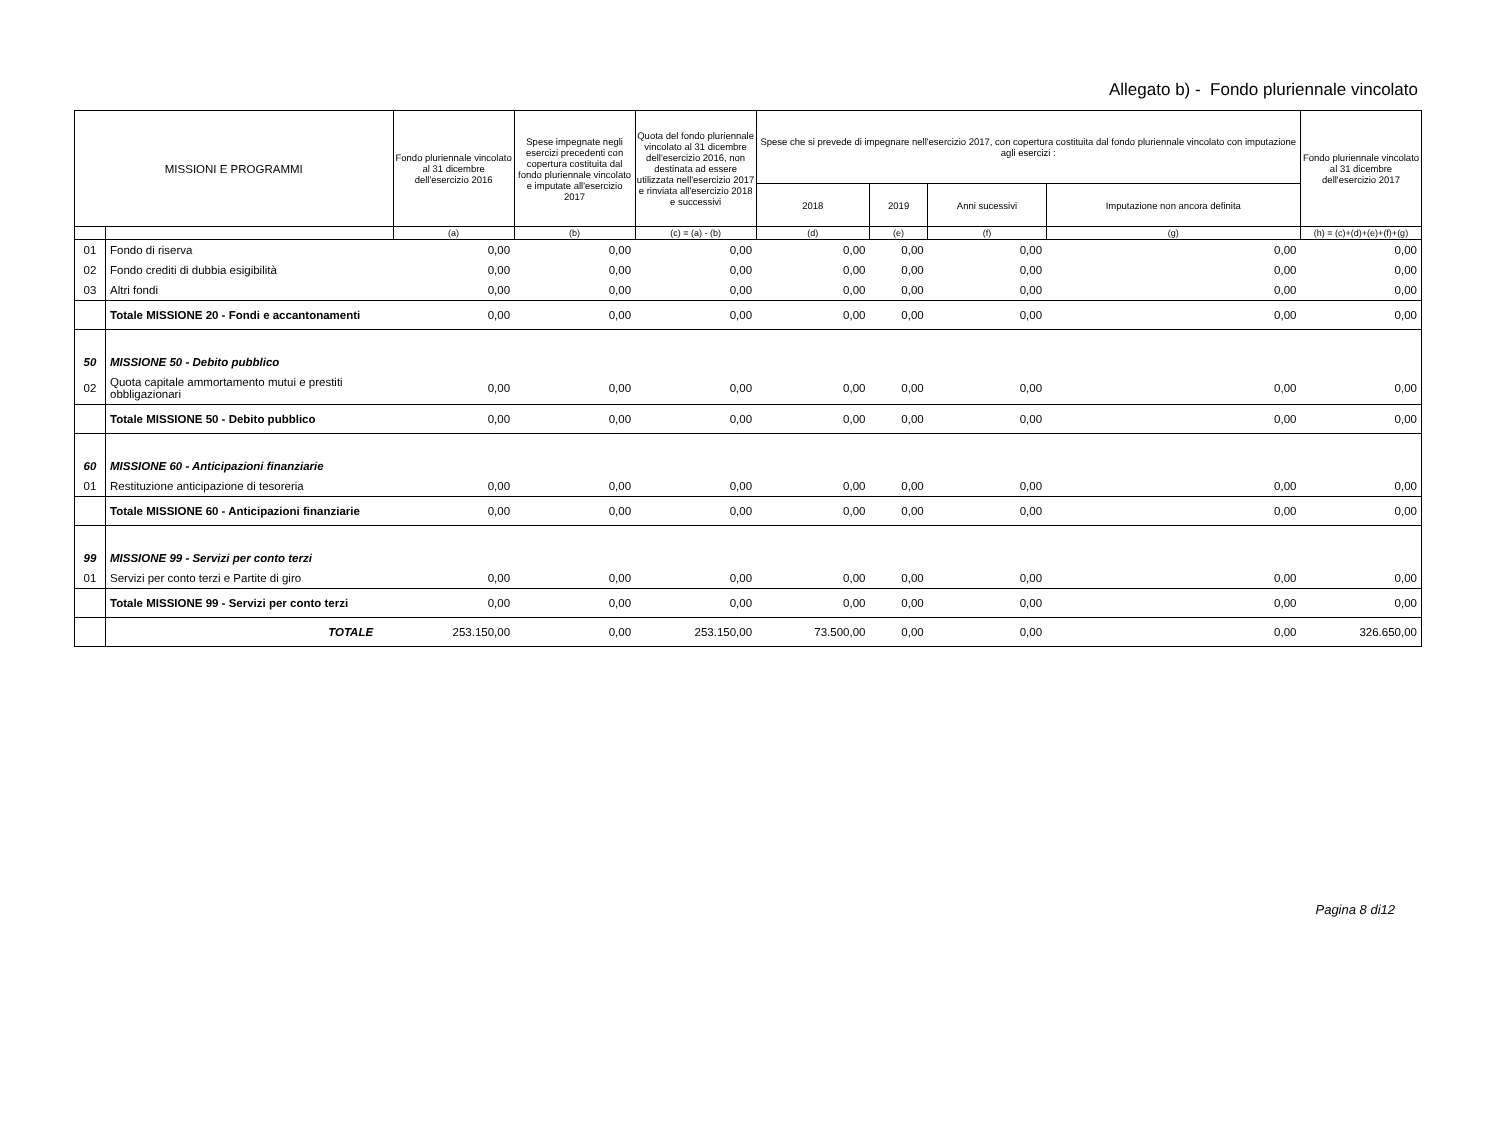Allegato b) - Fondo pluriennale vincolato
| MISSIONI E PROGRAMMI | | Fondo pluriennale vincolato al 31 dicembre dell'esercizio 2016 | Spese impegnate negli esercizi precedenti con copertura costituita dal fondo pluriennale vincolato e imputate all'esercizio 2017 | Quota del fondo pluriennale vincolato al 31 dicembre dell'esercizio 2016, non destinata ad essere utilizzata nell'esercizio 2017 e rinviata all'esercizio 2018 e successivi | Spese che si prevede di impegnare nell'esercizio 2017, con copertura costituita dal fondo pluriennale vincolato con imputazione agli esercizi : | | | | Fondo pluriennale vincolato al 31 dicembre dell'esercizio 2017 |
| --- | --- | --- | --- | --- | --- | --- | --- | --- | --- |
| | | | | | 2018 | 2019 | Anni sucessivi | Imputazione non ancora definita | |
| | | (a) | (b) | (c) = (a) - (b) | (d) | (e) | (f) | (g) | (h) = (c)+(d)+(e)+(f)+(g) |
| 01 | Fondo di riserva | 0,00 | 0,00 | 0,00 | 0,00 | 0,00 | 0,00 | 0,00 | 0,00 |
| 02 | Fondo crediti di dubbia esigibilità | 0,00 | 0,00 | 0,00 | 0,00 | 0,00 | 0,00 | 0,00 | 0,00 |
| 03 | Altri fondi | 0,00 | 0,00 | 0,00 | 0,00 | 0,00 | 0,00 | 0,00 | 0,00 |
| | Totale MISSIONE 20 - Fondi e accantonamenti | 0,00 | 0,00 | 0,00 | 0,00 | 0,00 | 0,00 | 0,00 | 0,00 |
| 50 | MISSIONE 50 - Debito pubblico | | | | | | | | |
| 02 | Quota capitale ammortamento mutui e prestiti obbligazionari | 0,00 | 0,00 | 0,00 | 0,00 | 0,00 | 0,00 | 0,00 | 0,00 |
| | Totale MISSIONE 50 - Debito pubblico | 0,00 | 0,00 | 0,00 | 0,00 | 0,00 | 0,00 | 0,00 | 0,00 |
| 60 | MISSIONE 60 - Anticipazioni finanziarie | | | | | | | | |
| 01 | Restituzione anticipazione di tesoreria | 0,00 | 0,00 | 0,00 | 0,00 | 0,00 | 0,00 | 0,00 | 0,00 |
| | Totale MISSIONE 60 - Anticipazioni finanziarie | 0,00 | 0,00 | 0,00 | 0,00 | 0,00 | 0,00 | 0,00 | 0,00 |
| 99 | MISSIONE 99 - Servizi per conto terzi | | | | | | | | |
| 01 | Servizi per conto terzi e Partite di giro | 0,00 | 0,00 | 0,00 | 0,00 | 0,00 | 0,00 | 0,00 | 0,00 |
| | Totale MISSIONE 99 - Servizi per conto terzi | 0,00 | 0,00 | 0,00 | 0,00 | 0,00 | 0,00 | 0,00 | 0,00 |
| | TOTALE | 253.150,00 | 0,00 | 253.150,00 | 73.500,00 | 0,00 | 0,00 | 0,00 | 326.650,00 |
Pagina 8 di12